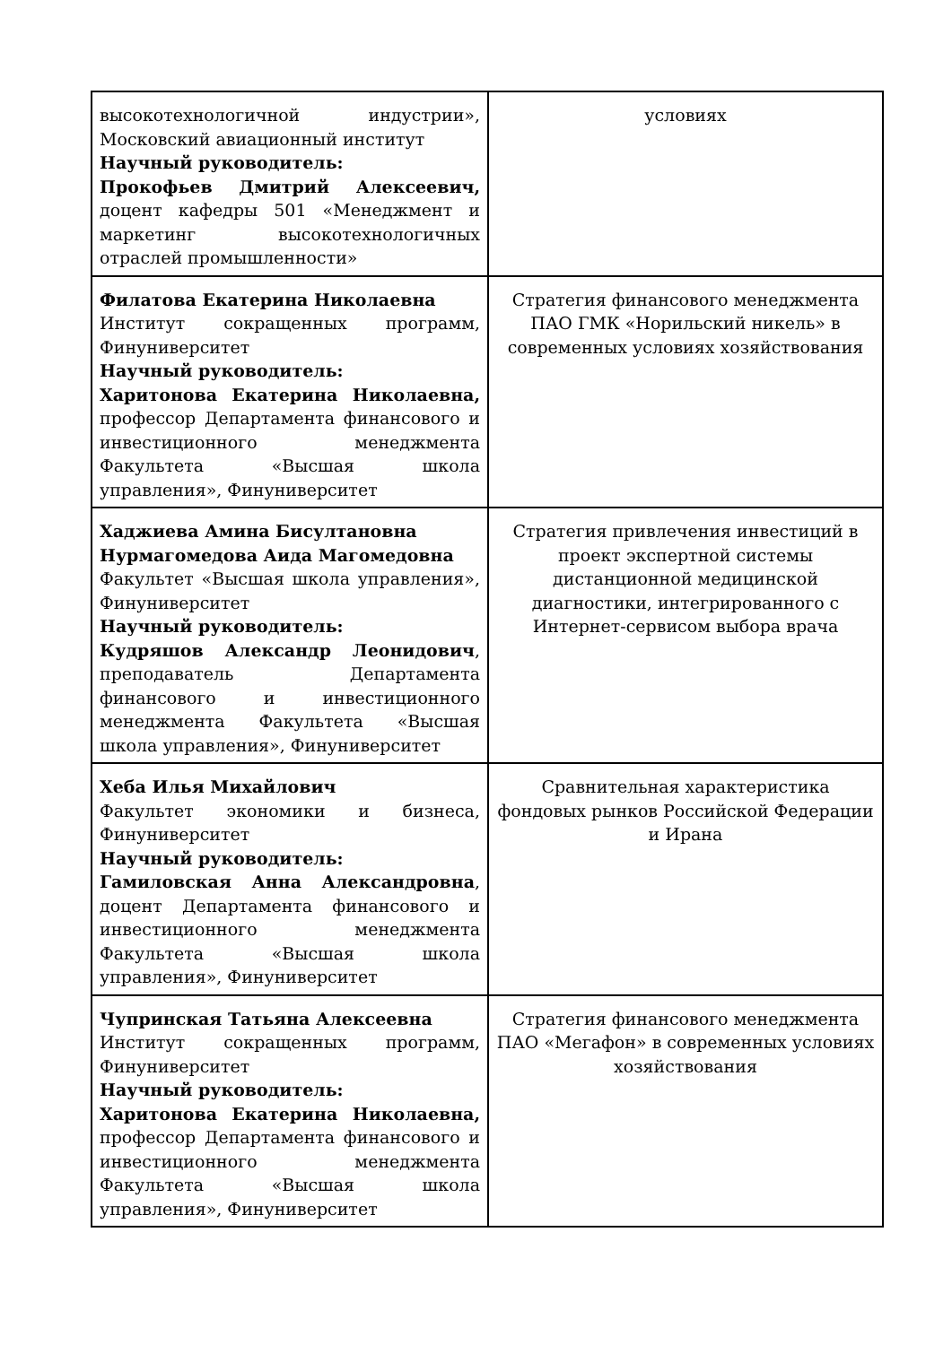| высокотехнологичной индустрии», Московский авиационный институт Научный руководитель: Прокофьев Дмитрий Алексеевич, доцент кафедры 501 «Менеджмент и маркетинг высокотехнологичных отраслей промышленности» | условиях |
| Филатова Екатерина Николаевна Институт сокращенных программ, Финуниверситет Научный руководитель: Харитонова Екатерина Николаевна, профессор Департамента финансового и инвестиционного менеджмента Факультета «Высшая школа управления», Финуниверситет | Стратегия финансового менеджмента ПАО ГМК «Норильский никель» в современных условиях хозяйствования |
| Хаджиева Амина Бисултановна Нурмагомедова Аида Магомедовна Факультет «Высшая школа управления», Финуниверситет Научный руководитель: Кудряшов Александр Леонидович , преподаватель Департамента финансового и инвестиционного менеджмента Факультета «Высшая школа управления», Финуниверситет | Стратегия привлечения инвестиций в проект экспертной системы дистанционной медицинской диагностики, интегрированного с Интернет-сервисом выбора врача |
| Хеба Илья Михайлович Факультет экономики и бизнеса, Финуниверситет Научный руководитель: Гамиловская Анна Александровна , доцент Департамента финансового и инвестиционного менеджмента Факультета «Высшая школа управления», Финуниверситет | Сравнительная характеристика фондовых рынков Российской Федерации и Ирана |
| Чупринская Татьяна Алексеевна Институт сокращенных программ, Финуниверситет Научный руководитель: Харитонова Екатерина Николаевна, профессор Департамента финансового и инвестиционного менеджмента Факультета «Высшая школа управления», Финуниверситет | Стратегия финансового менеджмента ПАО «Мегафон» в современных условиях хозяйствования |